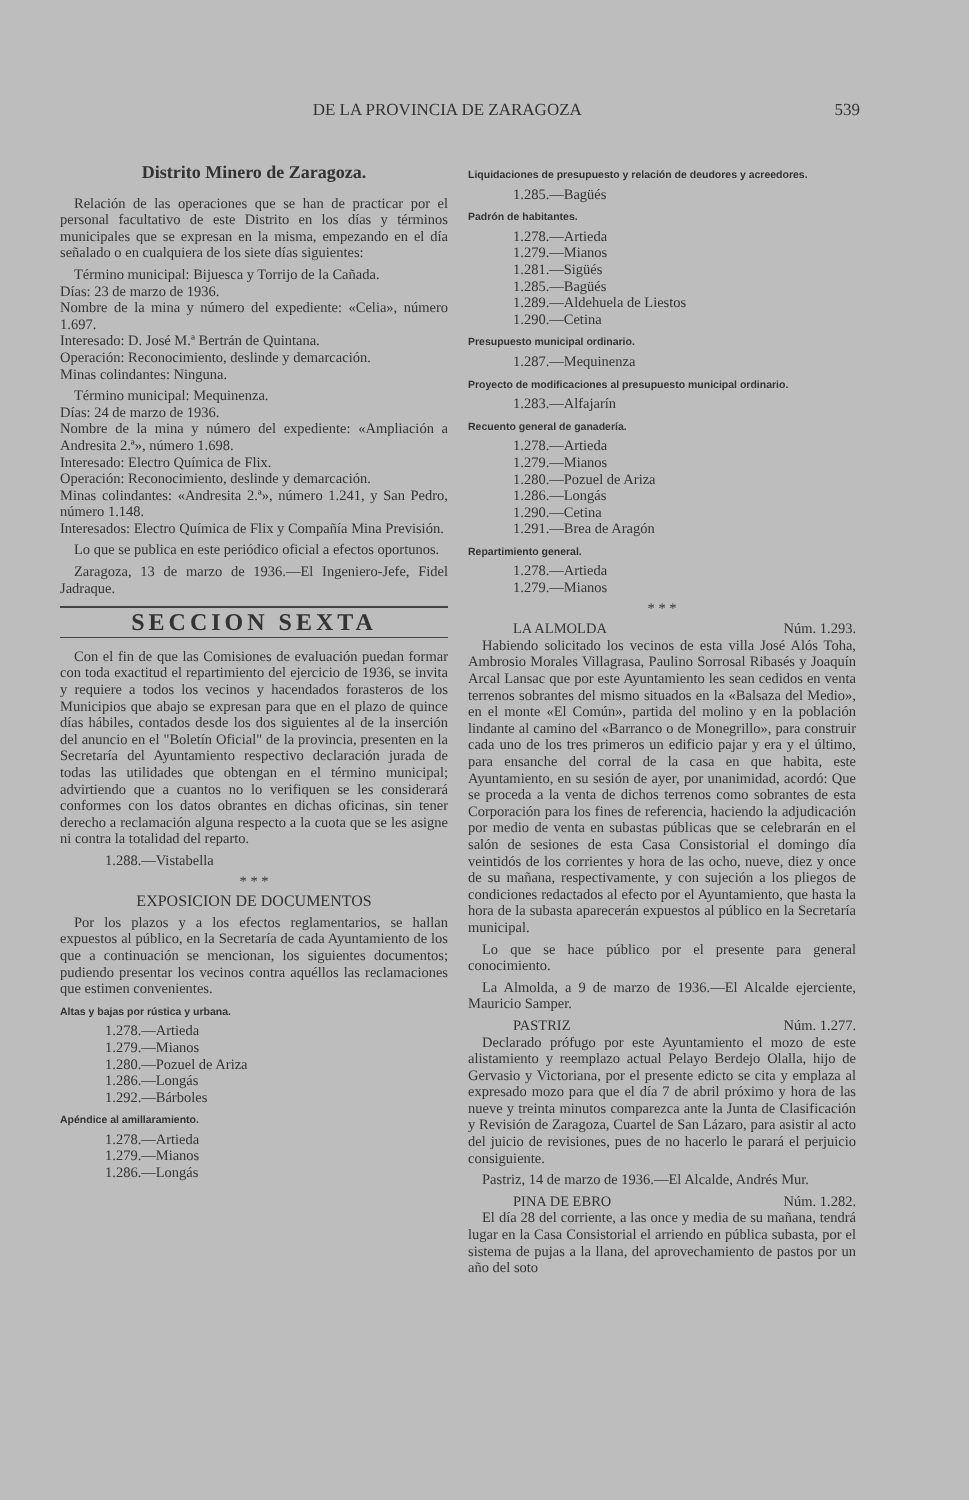DE LA PROVINCIA DE ZARAGOZA 539
Distrito Minero de Zaragoza.
Relación de las operaciones que se han de practicar por el personal facultativo de este Distrito en los días y términos municipales que se expresan en la misma, empezando en el día señalado o en cualquiera de los siete días siguientes:
Término municipal: Bijuesca y Torrijo de la Cañada.
Días: 23 de marzo de 1936.
Nombre de la mina y número del expediente: «Celia», número 1.697.
Interesado: D. José M.ª Bertrán de Quintana.
Operación: Reconocimiento, deslinde y demarcación.
Minas colindantes: Ninguna.
Término municipal: Mequinenza.
Días: 24 de marzo de 1936.
Nombre de la mina y número del expediente: «Ampliación a Andresita 2.ª», número 1.698.
Interesado: Electro Química de Flix.
Operación: Reconocimiento, deslinde y demarcación.
Minas colindantes: «Andresita 2.ª», número 1.241, y San Pedro, número 1.148.
Interesados: Electro Química de Flix y Compañía Mina Previsión.
Lo que se publica en este periódico oficial a efectos oportunos.
Zaragoza, 13 de marzo de 1936.—El Ingeniero-Jefe, Fidel Jadraque.
SECCION SEXTA
Con el fin de que las Comisiones de evaluación puedan formar con toda exactitud el repartimiento del ejercicio de 1936, se invita y requiere a todos los vecinos y hacendados forasteros de los Municipios que abajo se expresan para que en el plazo de quince días hábiles, contados desde los dos siguientes al de la inserción del anuncio en el "Boletín Oficial" de la provincia, presenten en la Secretaría del Ayuntamiento respectivo declaración jurada de todas las utilidades que obtengan en el término municipal; advirtiendo que a cuantos no lo verifiquen se les considerará conformes con los datos obrantes en dichas oficinas, sin tener derecho a reclamación alguna respecto a la cuota que se les asigne ni contra la totalidad del reparto.
1.288.—Vistabella
* * *
EXPOSICION DE DOCUMENTOS
Por los plazos y a los efectos reglamentarios, se hallan expuestos al público, en la Secretaría de cada Ayuntamiento de los que a continuación se mencionan, los siguientes documentos; pudiendo presentar los vecinos contra aquéllos las reclamaciones que estimen convenientes.
Altas y bajas por rústica y urbana.
1.278.—Artieda
1.279.—Mianos
1.280.—Pozuel de Ariza
1.286.—Longás
1.292.—Bárboles
Apéndice al amillaramiento.
1.278.—Artieda
1.279.—Mianos
1.286.—Longás
Liquidaciones de presupuesto y relación de deudores y acreedores.
1.285.—Bagüés
Padrón de habitantes.
1.278.—Artieda
1.279.—Mianos
1.281.—Sigüés
1.285.—Bagüés
1.289.—Aldehuela de Liestos
1.290.—Cetina
Presupuesto municipal ordinario.
1.287.—Mequinenza
Proyecto de modificaciones al presupuesto municipal ordinario.
1.283.—Alfajarín
Recuento general de ganadería.
1.278.—Artieda
1.279.—Mianos
1.280.—Pozuel de Ariza
1.286.—Longás
1.290.—Cetina
1.291.—Brea de Aragón
Repartimiento general.
1.278.—Artieda
1.279.—Mianos
* * *
LA ALMOLDA Núm. 1.293.
Habiendo solicitado los vecinos de esta villa José Alós Toha, Ambrosio Morales Villagrasa, Paulino Sorrosal Ribasés y Joaquín Arcal Lansac que por este Ayuntamiento les sean cedidos en venta terrenos sobrantes del mismo situados en la «Balsaza del Medio», en el monte «El Común», partida del molino y en la población lindante al camino del «Barranco o de Monegrillo», para construir cada uno de los tres primeros un edificio pajar y era y el último, para ensanche del corral de la casa en que habita, este Ayuntamiento, en su sesión de ayer, por unanimidad, acordó: Que se proceda a la venta de dichos terrenos como sobrantes de esta Corporación para los fines de referencia, haciendo la adjudicación por medio de venta en subastas públicas que se celebrarán en el salón de sesiones de esta Casa Consistorial el domingo día veintidós de los corrientes y hora de las ocho, nueve, diez y once de su mañana, respectivamente, y con sujeción a los pliegos de condiciones redactados al efecto por el Ayuntamiento, que hasta la hora de la subasta aparecerán expuestos al público en la Secretaría municipal.
Lo que se hace público por el presente para general conocimiento.
La Almolda, a 9 de marzo de 1936.—El Alcalde ejerciente, Mauricio Samper.
PASTRIZ Núm. 1.277.
Declarado prófugo por este Ayuntamiento el mozo de este alistamiento y reemplazo actual Pelayo Berdejo Olalla, hijo de Gervasio y Victoriana, por el presente edicto se cita y emplaza al expresado mozo para que el día 7 de abril próximo y hora de las nueve y treinta minutos comparezca ante la Junta de Clasificación y Revisión de Zaragoza, Cuartel de San Lázaro, para asistir al acto del juicio de revisiones, pues de no hacerlo le parará el perjuicio consiguiente.
Pastriz, 14 de marzo de 1936.—El Alcalde, Andrés Mur.
PINA DE EBRO Núm. 1.282.
El día 28 del corriente, a las once y media de su mañana, tendrá lugar en la Casa Consistorial el arriendo en pública subasta, por el sistema de pujas a la llana, del aprovechamiento de pastos por un año del soto